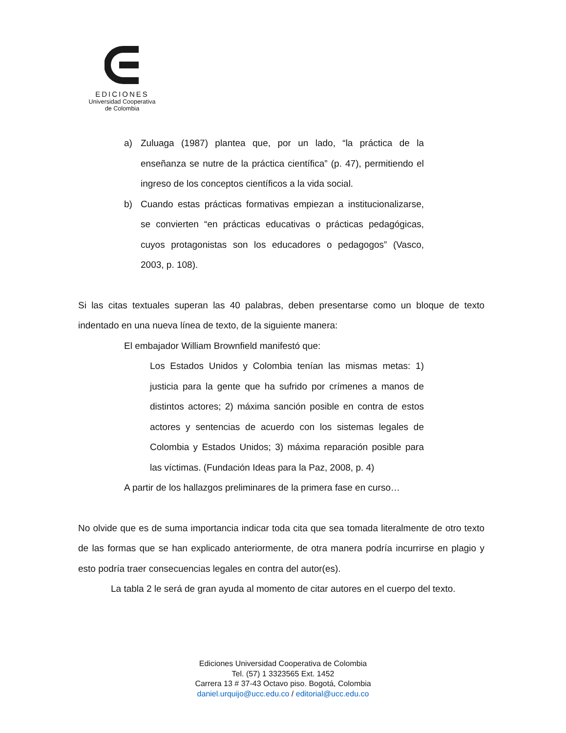EDICIONES
Universidad Cooperativa
de Colombia
a) Zuluaga (1987) plantea que, por un lado, “la práctica de la enseñanza se nutre de la práctica científica” (p. 47), permitiendo el ingreso de los conceptos científicos a la vida social.
b) Cuando estas prácticas formativas empiezan a institucionalizarse, se convierten “en prácticas educativas o prácticas pedagógicas, cuyos protagonistas son los educadores o pedagogos” (Vasco, 2003, p. 108).
Si las citas textuales superan las 40 palabras, deben presentarse como un bloque de texto indentado en una nueva línea de texto, de la siguiente manera:
El embajador William Brownfield manifestó que:
Los Estados Unidos y Colombia tenían las mismas metas: 1) justicia para la gente que ha sufrido por crímenes a manos de distintos actores; 2) máxima sanción posible en contra de estos actores y sentencias de acuerdo con los sistemas legales de Colombia y Estados Unidos; 3) máxima reparación posible para las víctimas. (Fundación Ideas para la Paz, 2008, p. 4)
A partir de los hallazgos preliminares de la primera fase en curso…
No olvide que es de suma importancia indicar toda cita que sea tomada literalmente de otro texto de las formas que se han explicado anteriormente, de otra manera podría incurrirse en plagio y esto podría traer consecuencias legales en contra del autor(es).
La tabla 2 le será de gran ayuda al momento de citar autores en el cuerpo del texto.
Ediciones Universidad Cooperativa de Colombia
Tel. (57) 1 3323565 Ext. 1452
Carrera 13 # 37-43 Octavo piso. Bogotá, Colombia
daniel.urquijo@ucc.edu.co / editorial@ucc.edu.co